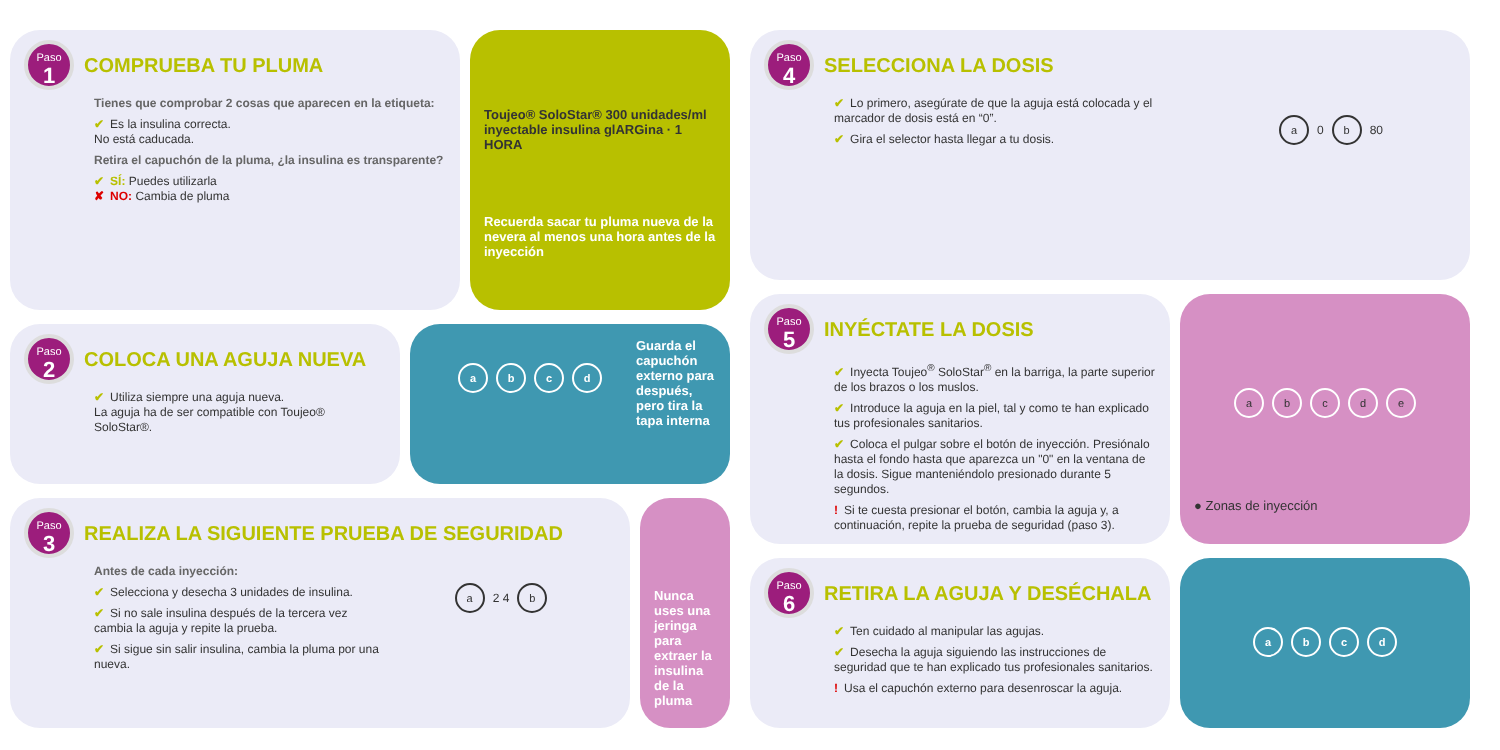Paso 1
COMPRUEBA TU PLUMA
Tienes que comprobar 2 cosas que aparecen en la etiqueta:
✔ Es la insulina correcta.
No está caducada.
Retira el capuchón de la pluma, ¿la insulina es transparente?
✔ SÍ: Puedes utilizarla
✘ NO: Cambia de pluma
Toujeo® SoloStar® 300 unidades/ml inyectable insulina glARGina · 1 HORA
Recuerda sacar tu pluma nueva de la nevera al menos una hora antes de la inyección
Paso 2
COLOCA UNA AGUJA NUEVA
✔ Utiliza siempre una aguja nueva.
La aguja ha de ser compatible con Toujeo® SoloStar®.
abcd
Guarda el capuchón externo para después, pero tira la tapa interna
Paso 3
REALIZA LA SIGUIENTE PRUEBA DE SEGURIDAD
Antes de cada inyección:
✔ Selecciona y desecha 3 unidades de insulina.
✔ Si no sale insulina después de la tercera vez cambia la aguja y repite la prueba.
✔ Si sigue sin salir insulina, cambia la pluma por una nueva.
a 2 4 b
Nunca uses una jeringa para extraer la insulina de la pluma
Paso 4
SELECCIONA LA DOSIS
✔ Lo primero, asegúrate de que la aguja está colocada y el marcador de dosis está en “0”.
✔ Gira el selector hasta llegar a tu dosis.
a 0 b 80
Paso 5
INYÉCTATE LA DOSIS
✔ Inyecta Toujeo<sup>®</sup> SoloStar<sup>®</sup> en la barriga, la parte superior de los brazos o los muslos.
✔ Introduce la aguja en la piel, tal y como te han explicado tus profesionales sanitarios.
✔ Coloca el pulgar sobre el botón de inyección. Presiónalo hasta el fondo hasta que aparezca un "0" en la ventana de la dosis. Sigue manteniéndolo presionado durante 5 segundos.
! Si te cuesta presionar el botón, cambia la aguja y, a continuación, repite la prueba de seguridad (paso 3).
abcde
● Zonas de inyección
Paso 6
RETIRA LA AGUJA Y DESÉCHALA
✔ Ten cuidado al manipular las agujas.
✔ Desecha la aguja siguiendo las instrucciones de seguridad que te han explicado tus profesionales sanitarios.
! Usa el capuchón externo para desenroscar la aguja.
abcd